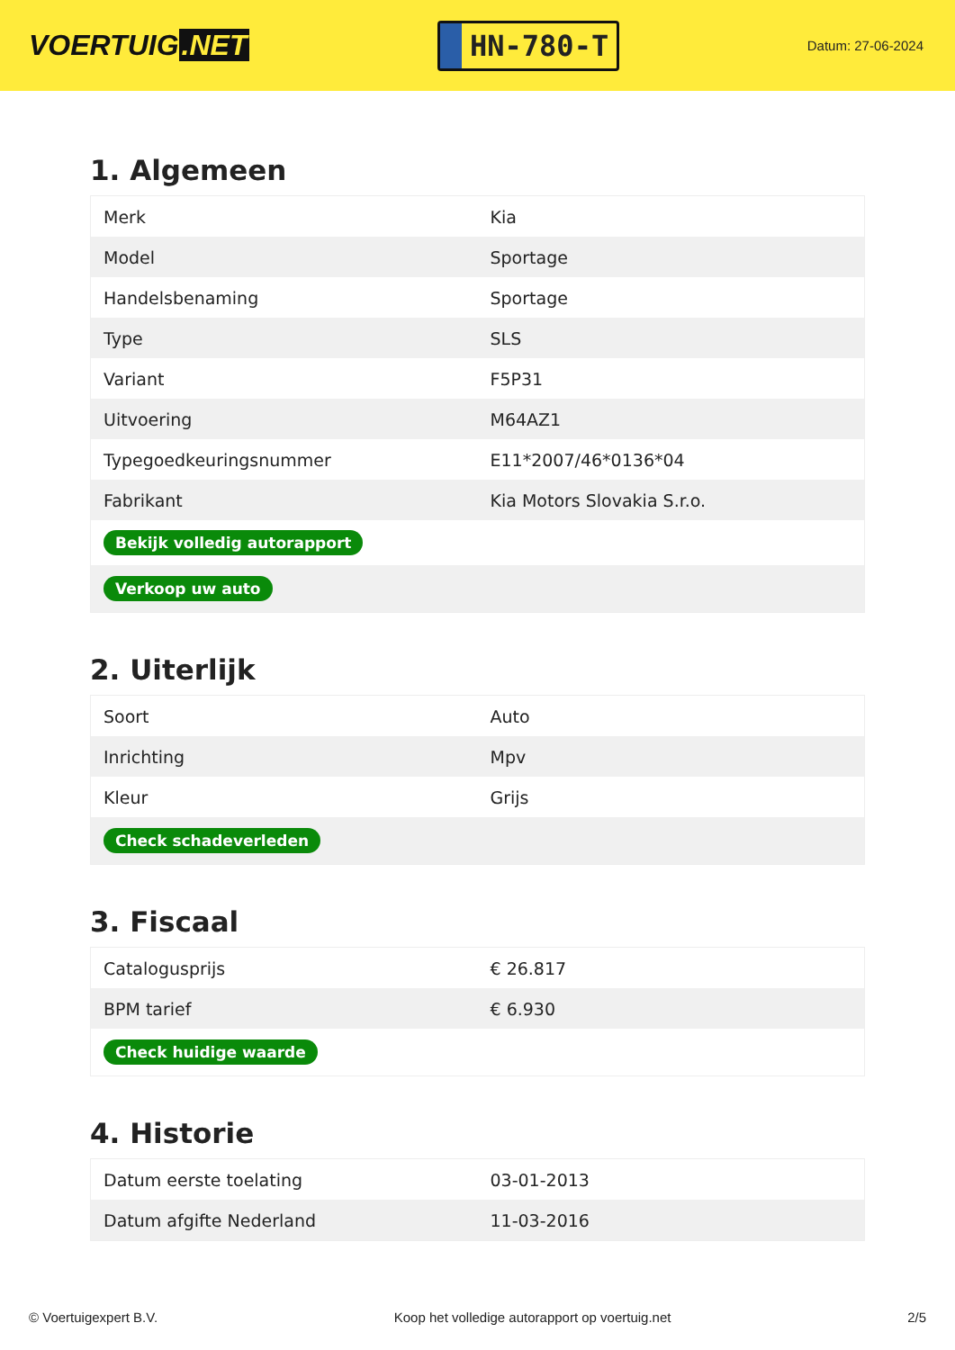VOERTUIG.NET
HN-780-T
Datum: 27-06-2024
1. Algemeen
| Merk | Kia |
| Model | Sportage |
| Handelsbenaming | Sportage |
| Type | SLS |
| Variant | F5P31 |
| Uitvoering | M64AZ1 |
| Typegoedkeuringsnummer | E11*2007/46*0136*04 |
| Fabrikant | Kia Motors Slovakia S.r.o. |
| Bekijk volledig autorapport | |
| Verkoop uw auto | |
2. Uiterlijk
| Soort | Auto |
| Inrichting | Mpv |
| Kleur | Grijs |
| Check schadeverleden | |
3. Fiscaal
| Catalogusprijs | € 26.817 |
| BPM tarief | € 6.930 |
| Check huidige waarde | |
4. Historie
| Datum eerste toelating | 03-01-2013 |
| Datum afgifte Nederland | 11-03-2016 |
© Voertuigexpert B.V. Koop het volledige autorapport op voertuig.net 2/5